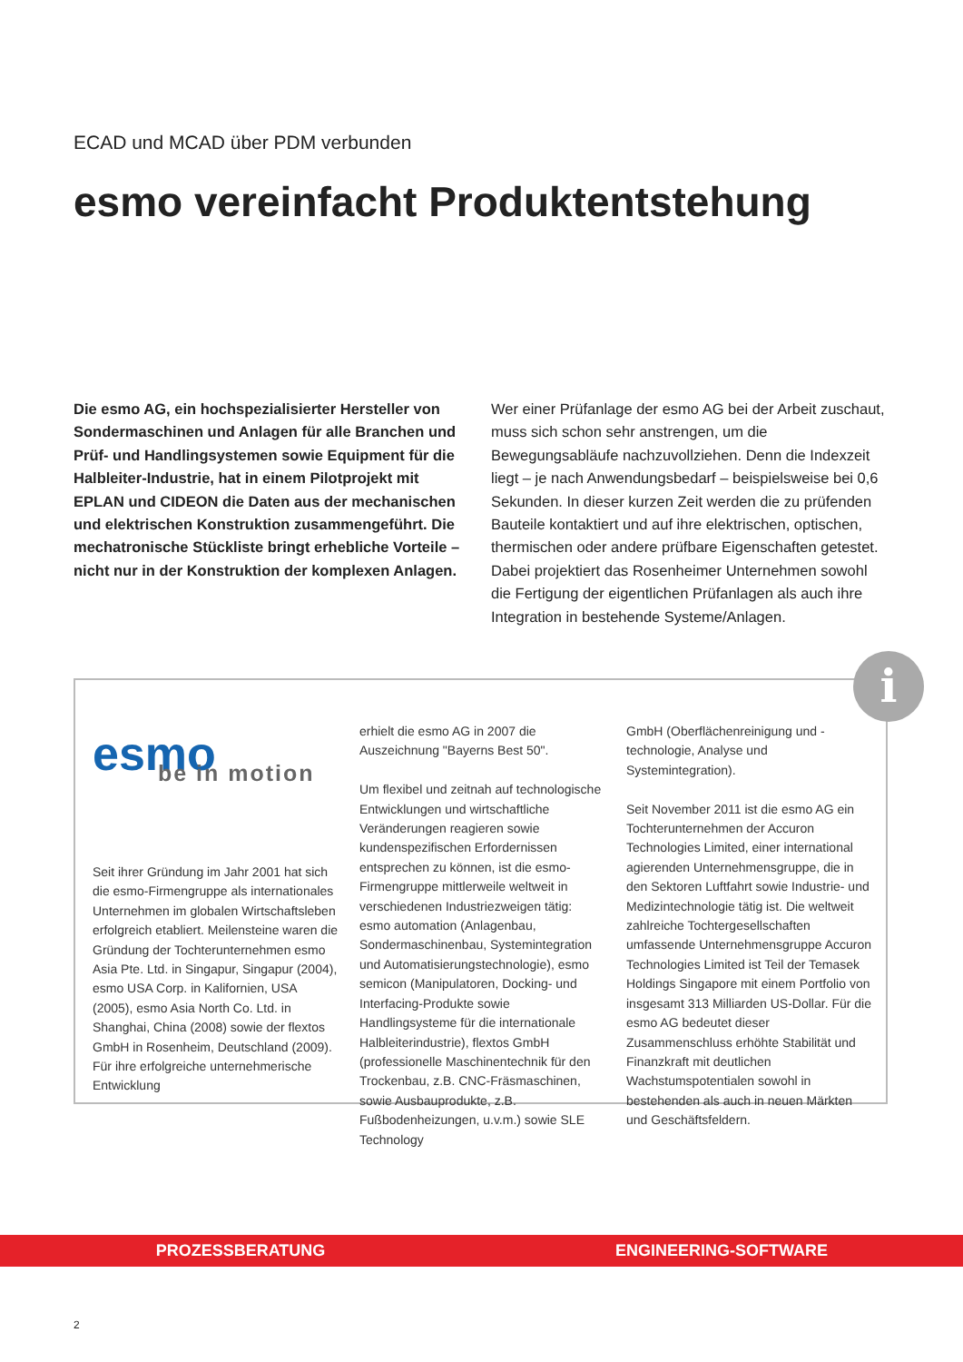ECAD und MCAD über PDM verbunden
esmo vereinfacht Produktentstehung
Die esmo AG, ein hochspezialisierter Hersteller von Sondermaschinen und Anlagen für alle Branchen und Prüf- und Handlingsystemen sowie Equipment für die Halbleiter-Industrie, hat in einem Pilotprojekt mit EPLAN und CIDEON die Daten aus der mechanischen und elektrischen Konstruktion zusammengeführt. Die mechatronische Stückliste bringt erhebliche Vorteile – nicht nur in der Konstruktion der komplexen Anlagen.
Wer einer Prüfanlage der esmo AG bei der Arbeit zuschaut, muss sich schon sehr anstrengen, um die Bewegungsabläufe nachzuvollziehen. Denn die Indexzeit liegt – je nach Anwendungsbedarf – beispielsweise bei 0,6 Sekunden. In dieser kurzen Zeit werden die zu prüfenden Bauteile kontaktiert und auf ihre elektrischen, optischen, thermischen oder andere prüfbare Eigenschaften getestet. Dabei projektiert das Rosenheimer Unternehmen sowohl die Fertigung der eigentlichen Prüfanlagen als auch ihre Integration in bestehende Systeme/Anlagen.
i
esmo
be in motion
Seit ihrer Gründung im Jahr 2001 hat sich die esmo-Firmengruppe als internationales Unternehmen im globalen Wirtschaftsleben erfolgreich etabliert. Meilensteine waren die Gründung der Tochterunternehmen esmo Asia Pte. Ltd. in Singapur, Singapur (2004), esmo USA Corp. in Kalifornien, USA (2005), esmo Asia North Co. Ltd. in Shanghai, China (2008) sowie der flextos GmbH in Rosenheim, Deutschland (2009). Für ihre erfolgreiche unternehmerische Entwicklung
erhielt die esmo AG in 2007 die Auszeichnung "Bayerns Best 50".
Um flexibel und zeitnah auf technologische Entwicklungen und wirtschaftliche Veränderungen reagieren sowie kundenspezifischen Erfordernissen entsprechen zu können, ist die esmo-Firmengruppe mittlerweile weltweit in verschiedenen Industriezweigen tätig: esmo automation (Anlagenbau, Sondermaschinenbau, Systemintegration und Automatisierungstechnologie), esmo semicon (Manipulatoren, Docking- und Interfacing-Produkte sowie Handlingsysteme für die internationale Halbleiterindustrie), flextos GmbH (professionelle Maschinentechnik für den Trockenbau, z.B. CNC-Fräsmaschinen, sowie Ausbauprodukte, z.B. Fußbodenheizungen, u.v.m.) sowie SLE Technology
GmbH (Oberflächenreinigung und -technologie, Analyse und Systemintegration).
Seit November 2011 ist die esmo AG ein Tochterunternehmen der Accuron Technologies Limited, einer international agierenden Unternehmensgruppe, die in den Sektoren Luftfahrt sowie Industrie- und Medizintechnologie tätig ist. Die weltweit zahlreiche Tochtergesellschaften umfassende Unternehmensgruppe Accuron Technologies Limited ist Teil der Temasek Holdings Singapore mit einem Portfolio von insgesamt 313 Milliarden US-Dollar. Für die esmo AG bedeutet dieser Zusammenschluss erhöhte Stabilität und Finanzkraft mit deutlichen Wachstumspotentialen sowohl in bestehenden als auch in neuen Märkten und Geschäftsfeldern.
PROZESSBERATUNG ENGINEERING-SOFTWARE
2